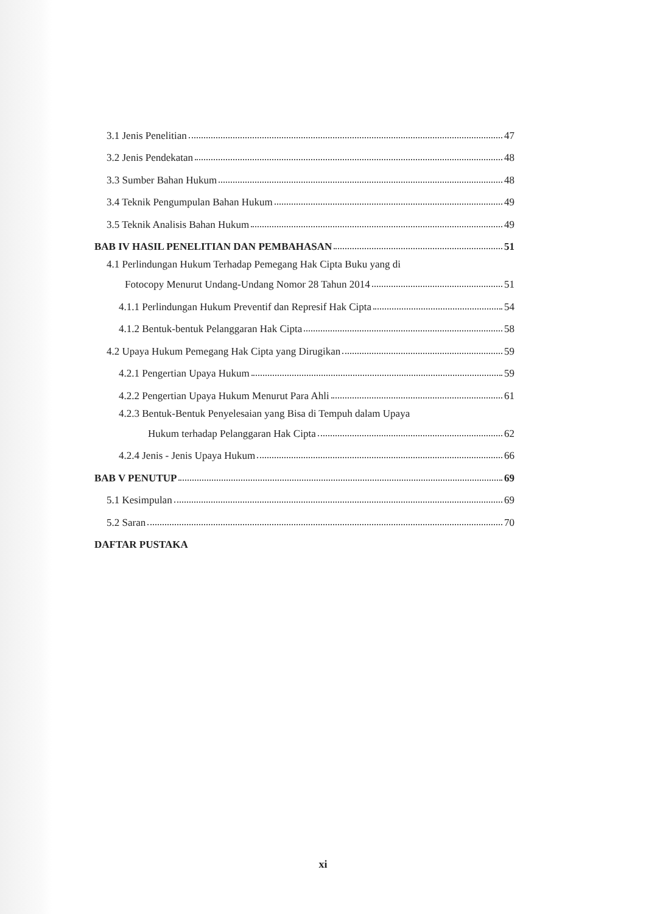3.1 Jenis Penelitian 47
3.2 Jenis Pendekatan 48
3.3 Sumber Bahan Hukum 48
3.4 Teknik Pengumpulan Bahan Hukum 49
3.5 Teknik Analisis Bahan Hukum 49
BAB IV HASIL PENELITIAN DAN PEMBAHASAN 51
4.1 Perlindungan Hukum Terhadap Pemegang Hak Cipta Buku yang di
Fotocopy Menurut Undang-Undang Nomor 28 Tahun 2014 51
4.1.1 Perlindungan Hukum Preventif dan Represif Hak Cipta 54
4.1.2 Bentuk-bentuk Pelanggaran Hak Cipta 58
4.2 Upaya Hukum Pemegang Hak Cipta yang Dirugikan 59
4.2.1 Pengertian Upaya Hukum 59
4.2.2 Pengertian Upaya Hukum Menurut Para Ahli 61
4.2.3 Bentuk-Bentuk Penyelesaian yang Bisa di Tempuh dalam Upaya
Hukum terhadap Pelanggaran Hak Cipta 62
4.2.4 Jenis - Jenis Upaya Hukum 66
BAB V PENUTUP 69
5.1 Kesimpulan 69
5.2 Saran 70
DAFTAR PUSTAKA
xi